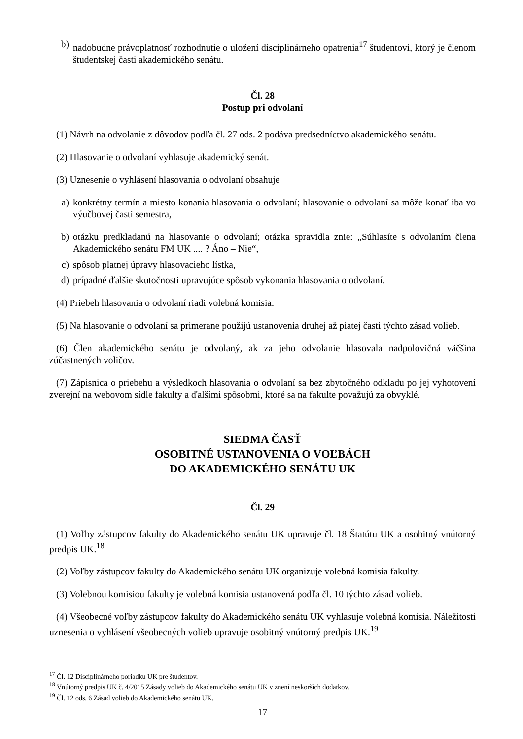b) nadobudne právoplatnosť rozhodnutie o uložení disciplinárneho opatrenia<sup>17</sup> študentovi, ktorý je členom študentskej časti akademického senátu.
Čl. 28
Postup pri odvolaní
(1) Návrh na odvolanie z dôvodov podľa čl. 27 ods. 2 podáva predsedníctvo akademického senátu.
(2) Hlasovanie o odvolaní vyhlasuje akademický senát.
(3) Uznesenie o vyhlásení hlasovania o odvolaní obsahuje
a) konkrétny termín a miesto konania hlasovania o odvolaní; hlasovanie o odvolaní sa môže konať iba vo výučbovej časti semestra,
b) otázku predkladanú na hlasovanie o odvolaní; otázka spravidla znie: „Súhlasíte s odvolaním člena Akademického senátu FM UK .... ? Áno – Nie“,
c) spôsob platnej úpravy hlasovacieho lístka,
d) prípadné ďalšie skutočnosti upravujúce spôsob vykonania hlasovania o odvolaní.
(4) Priebeh hlasovania o odvolaní riadi volebná komisia.
(5) Na hlasovanie o odvolaní sa primerane použijú ustanovenia druhej až piatej časti týchto zásad volieb.
(6) Člen akademického senátu je odvolaný, ak za jeho odvolanie hlasovala nadpolovičná väčšina zúčastnených voličov.
(7) Zápisnica o priebehu a výsledkoch hlasovania o odvolaní sa bez zbytočného odkladu po jej vyhotovení zverejní na webovom sídle fakulty a ďalšími spôsobmi, ktoré sa na fakulte považujú za obvyklé.
SIEDMA ČASŤ
OSOBITNÉ USTANOVENIA O VOĽBÁCH
DO AKADEMICKÉHO SENÁTU UK
Čl. 29
(1) Voľby zástupcov fakulty do Akademického senátu UK upravuje čl. 18 Štatútu UK a osobitný vnútorný predpis UK.<sup>18</sup>
(2) Voľby zástupcov fakulty do Akademického senátu UK organizuje volebná komisia fakulty.
(3) Volebnou komisiou fakulty je volebná komisia ustanovená podľa čl. 10 týchto zásad volieb.
(4) Všeobecné voľby zástupcov fakulty do Akademického senátu UK vyhlasuje volebná komisia. Náležitosti uznesenia o vyhlásení všeobecných volieb upravuje osobitný vnútorný predpis UK.<sup>19</sup>
<sup>17</sup> Čl. 12 Disciplinárneho poriadku UK pre študentov.
<sup>18</sup> Vnútorný predpis UK č. 4/2015 Zásady volieb do Akademického senátu UK v znení neskorších dodatkov.
<sup>19</sup> Čl. 12 ods. 6 Zásad volieb do Akademického senátu UK.
17